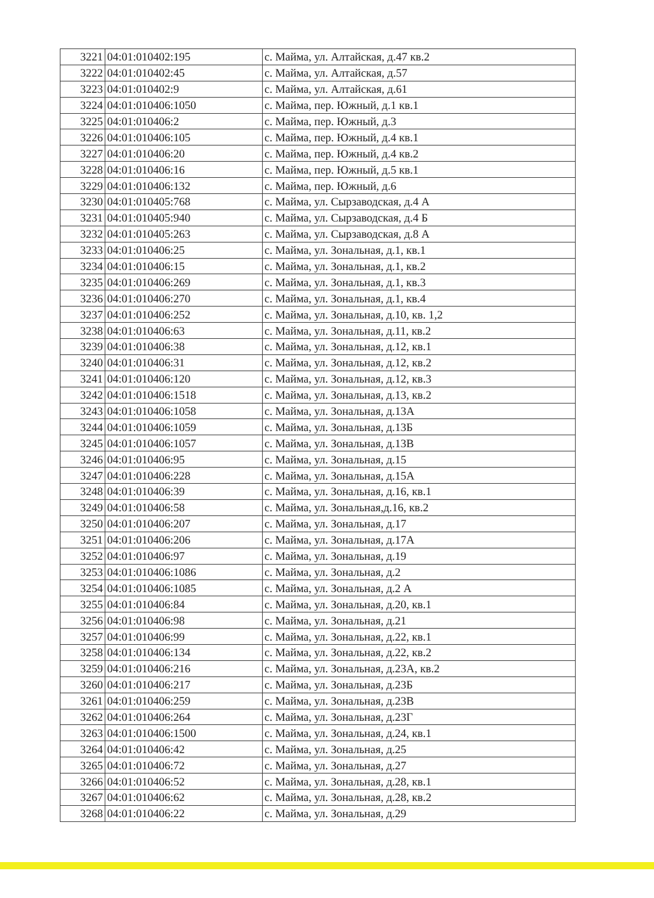| 3221 | 04:01:010402:195 | с. Майма, ул. Алтайская, д.47 кв.2 |
| 3222 | 04:01:010402:45 | с. Майма, ул. Алтайская, д.57 |
| 3223 | 04:01:010402:9 | с. Майма, ул. Алтайская, д.61 |
| 3224 | 04:01:010406:1050 | с. Майма, пер. Южный, д.1 кв.1 |
| 3225 | 04:01:010406:2 | с. Майма, пер. Южный, д.3 |
| 3226 | 04:01:010406:105 | с. Майма, пер. Южный, д.4 кв.1 |
| 3227 | 04:01:010406:20 | с. Майма, пер. Южный, д.4 кв.2 |
| 3228 | 04:01:010406:16 | с. Майма, пер. Южный, д.5 кв.1 |
| 3229 | 04:01:010406:132 | с. Майма, пер. Южный, д.6 |
| 3230 | 04:01:010405:768 | с. Майма, ул. Сырзаводская, д.4 А |
| 3231 | 04:01:010405:940 | с. Майма, ул. Сырзаводская, д.4 Б |
| 3232 | 04:01:010405:263 | с. Майма, ул. Сырзаводская, д.8 А |
| 3233 | 04:01:010406:25 | с. Майма, ул. Зональная, д.1, кв.1 |
| 3234 | 04:01:010406:15 | с. Майма, ул. Зональная, д.1, кв.2 |
| 3235 | 04:01:010406:269 | с. Майма, ул. Зональная, д.1, кв.3 |
| 3236 | 04:01:010406:270 | с. Майма, ул. Зональная, д.1, кв.4 |
| 3237 | 04:01:010406:252 | с. Майма, ул. Зональная, д.10, кв. 1,2 |
| 3238 | 04:01:010406:63 | с. Майма, ул. Зональная, д.11, кв.2 |
| 3239 | 04:01:010406:38 | с. Майма, ул. Зональная, д.12, кв.1 |
| 3240 | 04:01:010406:31 | с. Майма, ул. Зональная, д.12, кв.2 |
| 3241 | 04:01:010406:120 | с. Майма, ул. Зональная, д.12, кв.3 |
| 3242 | 04:01:010406:1518 | с. Майма, ул. Зональная, д.13, кв.2 |
| 3243 | 04:01:010406:1058 | с. Майма, ул. Зональная, д.13А |
| 3244 | 04:01:010406:1059 | с. Майма, ул. Зональная, д.13Б |
| 3245 | 04:01:010406:1057 | с. Майма, ул. Зональная, д.13В |
| 3246 | 04:01:010406:95 | с. Майма, ул. Зональная, д.15 |
| 3247 | 04:01:010406:228 | с. Майма, ул. Зональная, д.15А |
| 3248 | 04:01:010406:39 | с. Майма, ул. Зональная, д.16, кв.1 |
| 3249 | 04:01:010406:58 | с. Майма, ул. Зональная,д.16, кв.2 |
| 3250 | 04:01:010406:207 | с. Майма, ул. Зональная, д.17 |
| 3251 | 04:01:010406:206 | с. Майма, ул. Зональная, д.17А |
| 3252 | 04:01:010406:97 | с. Майма, ул. Зональная, д.19 |
| 3253 | 04:01:010406:1086 | с. Майма, ул. Зональная, д.2 |
| 3254 | 04:01:010406:1085 | с. Майма, ул. Зональная, д.2 А |
| 3255 | 04:01:010406:84 | с. Майма, ул. Зональная, д.20, кв.1 |
| 3256 | 04:01:010406:98 | с. Майма, ул. Зональная, д.21 |
| 3257 | 04:01:010406:99 | с. Майма, ул. Зональная, д.22, кв.1 |
| 3258 | 04:01:010406:134 | с. Майма, ул. Зональная, д.22, кв.2 |
| 3259 | 04:01:010406:216 | с. Майма, ул. Зональная, д.23А, кв.2 |
| 3260 | 04:01:010406:217 | с. Майма, ул. Зональная, д.23Б |
| 3261 | 04:01:010406:259 | с. Майма, ул. Зональная, д.23В |
| 3262 | 04:01:010406:264 | с. Майма, ул. Зональная, д.23Г |
| 3263 | 04:01:010406:1500 | с. Майма, ул. Зональная, д.24, кв.1 |
| 3264 | 04:01:010406:42 | с. Майма, ул. Зональная, д.25 |
| 3265 | 04:01:010406:72 | с. Майма, ул. Зональная, д.27 |
| 3266 | 04:01:010406:52 | с. Майма, ул. Зональная, д.28, кв.1 |
| 3267 | 04:01:010406:62 | с. Майма, ул. Зональная, д.28, кв.2 |
| 3268 | 04:01:010406:22 | с. Майма, ул. Зональная, д.29 |